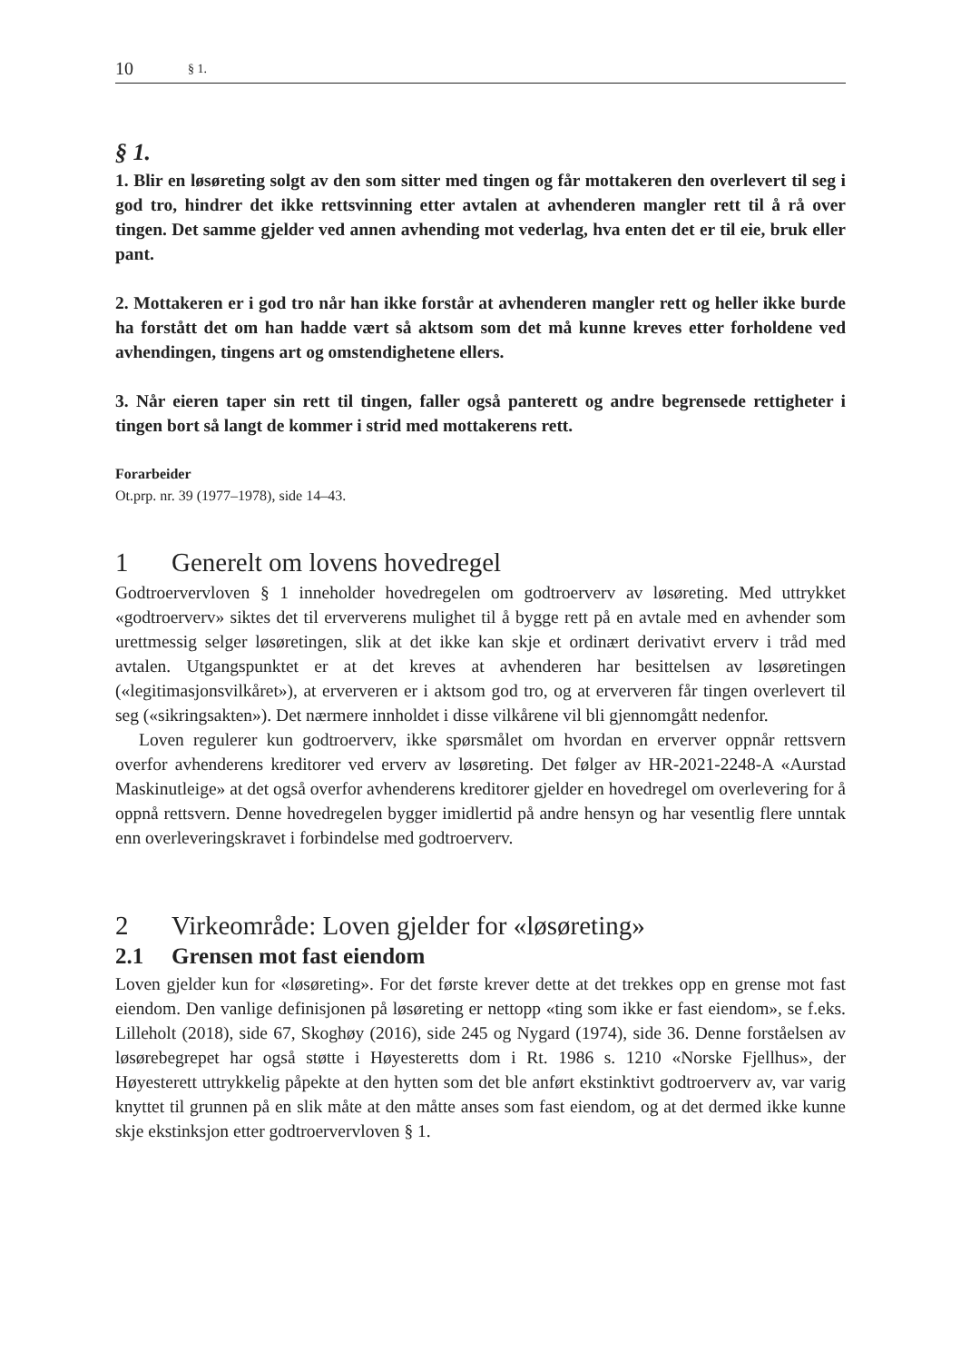10 § 1.
§ 1.
1. Blir en løsøreting solgt av den som sitter med tingen og får mottakeren den overlevert til seg i god tro, hindrer det ikke rettsvinning etter avtalen at avhenderen mangler rett til å rå over tingen. Det samme gjelder ved annen avhending mot vederlag, hva enten det er til eie, bruk eller pant.
2. Mottakeren er i god tro når han ikke forstår at avhenderen mangler rett og heller ikke burde ha forstått det om han hadde vært så aktsom som det må kunne kreves etter forholdene ved avhendingen, tingens art og omstendighetene ellers.
3. Når eieren taper sin rett til tingen, faller også panterett og andre begrensede rettigheter i tingen bort så langt de kommer i strid med mottakerens rett.
Forarbeider
Ot.prp. nr. 39 (1977–1978), side 14–43.
1 Generelt om lovens hovedregel
Godtroervervloven § 1 inneholder hovedregelen om godtroerverv av løsøreting. Med uttrykket «godtroerverv» siktes det til erververens mulighet til å bygge rett på en avtale med en avhender som urettmessig selger løsøretingen, slik at det ikke kan skje et ordinært derivativt erverv i tråd med avtalen. Utgangspunktet er at det kreves at avhenderen har besittelsen av løsøretingen («legitimasjonsvilkåret»), at erververen er i aktsom god tro, og at erververen får tingen overlevert til seg («sikringsakten»). Det nærmere innholdet i disse vilkårene vil bli gjennomgått nedenfor.
Loven regulerer kun godtroerverv, ikke spørsmålet om hvordan en erverver oppnår rettsvern overfor avhenderens kreditorer ved erverv av løsøreting. Det følger av HR-2021-2248-A «Aurstad Maskinutleige» at det også overfor avhenderens kreditorer gjelder en hovedregel om overlevering for å oppnå rettsvern. Denne hovedregelen bygger imidlertid på andre hensyn og har vesentlig flere unntak enn overleveringskravet i forbindelse med godtroerverv.
2 Virkeområde: Loven gjelder for «løsøreting»
2.1 Grensen mot fast eiendom
Loven gjelder kun for «løsøreting». For det første krever dette at det trekkes opp en grense mot fast eiendom. Den vanlige definisjonen på løsøreting er nettopp «ting som ikke er fast eiendom», se f.eks. Lilleholt (2018), side 67, Skoghøy (2016), side 245 og Nygard (1974), side 36. Denne forståelsen av løsørebegrepet har også støtte i Høyesteretts dom i Rt. 1986 s. 1210 «Norske Fjellhus», der Høyesterett uttrykkelig påpekte at den hytten som det ble anført ekstinktivt godtroerverv av, var varig knyttet til grunnen på en slik måte at den måtte anses som fast eiendom, og at det dermed ikke kunne skje ekstinksjon etter godtroervervloven § 1.